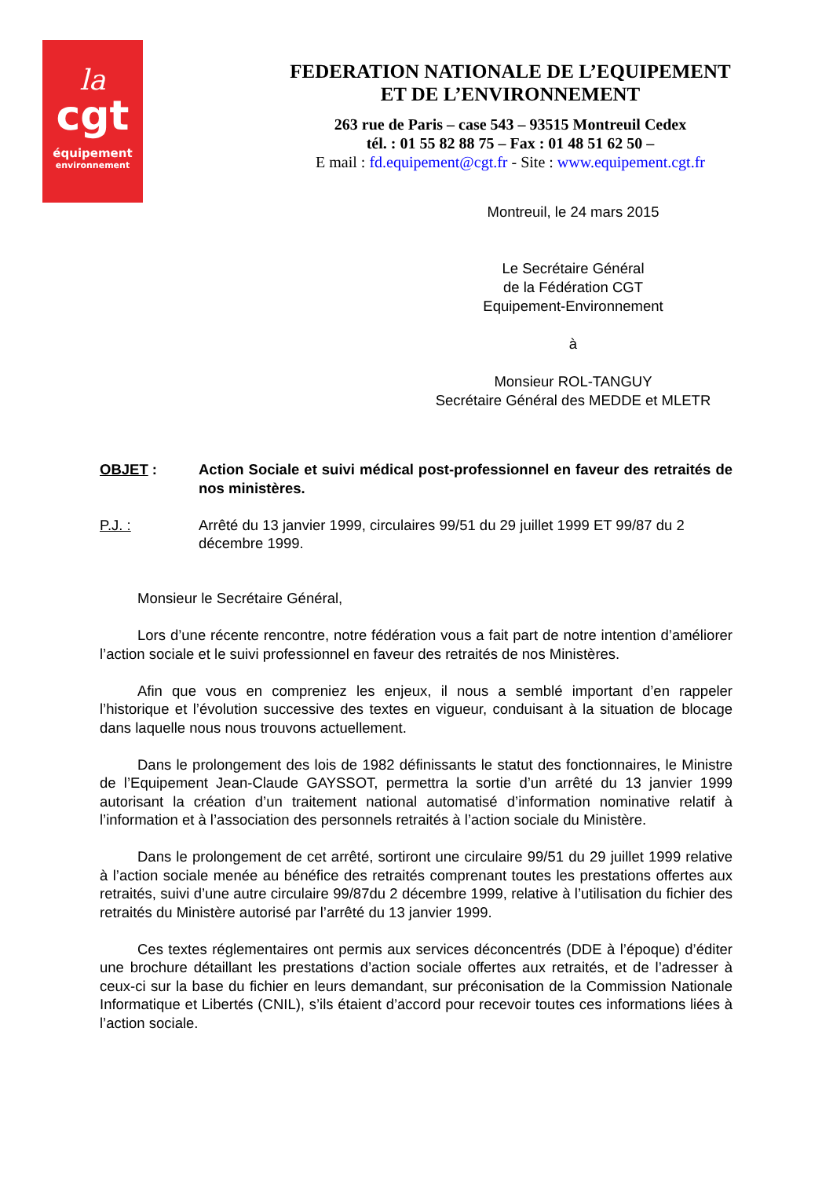la
cgt
équipement
environnement
FEDERATION NATIONALE DE L’EQUIPEMENT
ET DE L’ENVIRONNEMENT
263 rue de Paris – case 543 – 93515 Montreuil Cedex
tél. : 01 55 82 88 75 – Fax : 01 48 51 62 50 –
E mail : fd.equipement@cgt.fr - Site : www.equipement.cgt.fr
Montreuil, le 24 mars 2015
Le Secrétaire Général
de la Fédération CGT
Equipement-Environnement
à
Monsieur ROL-TANGUY
Secrétaire Général des MEDDE et MLETR
OBJET : Action Sociale et suivi médical post-professionnel en faveur des retraités de nos ministères.
P.J. : Arrêté du 13 janvier 1999, circulaires 99/51 du 29 juillet 1999 ET 99/87 du 2 décembre 1999.
Monsieur le Secrétaire Général,
Lors d’une récente rencontre, notre fédération vous a fait part de notre intention d’améliorer l’action sociale et le suivi professionnel en faveur des retraités de nos Ministères.
Afin que vous en compreniez les enjeux, il nous a semblé important d’en rappeler l’historique et l’évolution successive des textes en vigueur, conduisant à la situation de blocage dans laquelle nous nous trouvons actuellement.
Dans le prolongement des lois de 1982 définissants le statut des fonctionnaires, le Ministre de l’Equipement Jean-Claude GAYSSOT, permettra la sortie d’un arrêté du 13 janvier 1999 autorisant la création d’un traitement national automatisé d’information nominative relatif à l’information et à l’association des personnels retraités à l’action sociale du Ministère.
Dans le prolongement de cet arrêté, sortiront une circulaire 99/51 du 29 juillet 1999 relative à l’action sociale menée au bénéfice des retraités comprenant toutes les prestations offertes aux retraités, suivi d’une autre circulaire 99/87du 2 décembre 1999, relative à l’utilisation du fichier des retraités du Ministère autorisé par l’arrêté du 13 janvier 1999.
Ces textes réglementaires ont permis aux services déconcentrés (DDE à l’époque) d’éditer une brochure détaillant les prestations d’action sociale offertes aux retraités, et de l’adresser à ceux-ci sur la base du fichier en leurs demandant, sur préconisation de la Commission Nationale Informatique et Libertés (CNIL), s’ils étaient d’accord pour recevoir toutes ces informations liées à l’action sociale.